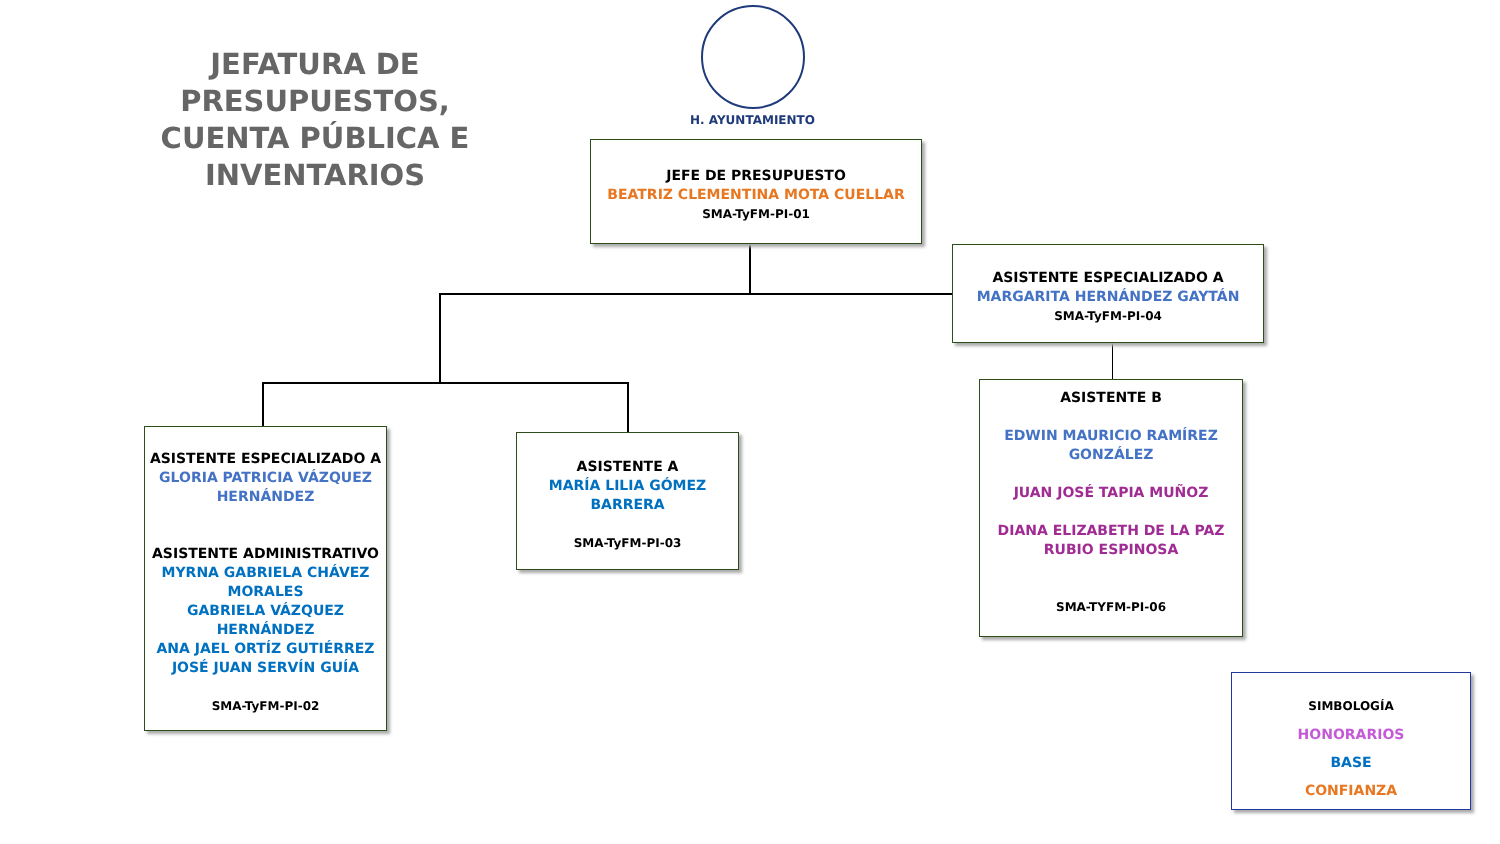JEFATURA DE PRESUPUESTOS, CUENTA PÚBLICA E INVENTARIOS
H. AYUNTAMIENTO
JEFE DE PRESUPUESTO
BEATRIZ CLEMENTINA MOTA CUELLAR
SMA-TyFM-PI-01
ASISTENTE ESPECIALIZADO A
MARGARITA HERNÁNDEZ GAYTÁN
SMA-TyFM-PI-04
ASISTENTE ESPECIALIZADO A
GLORIA PATRICIA VÁZQUEZ HERNÁNDEZ
ASISTENTE ADMINISTRATIVO
MYRNA GABRIELA CHÁVEZ MORALES
GABRIELA VÁZQUEZ HERNÁNDEZ
ANA JAEL ORTÍZ GUTIÉRREZ
JOSÉ JUAN SERVÍN GUÍA
SMA-TyFM-PI-02
ASISTENTE A
MARÍA LILIA GÓMEZ BARRERA
SMA-TyFM-PI-03
ASISTENTE B
EDWIN MAURICIO RAMÍREZ GONZÁLEZ
JUAN JOSÉ TAPIA MUÑOZ
DIANA ELIZABETH DE LA PAZ RUBIO ESPINOSA
SMA-TYFM-PI-06
SIMBOLOGÍA
HONORARIOS
BASE
CONFIANZA